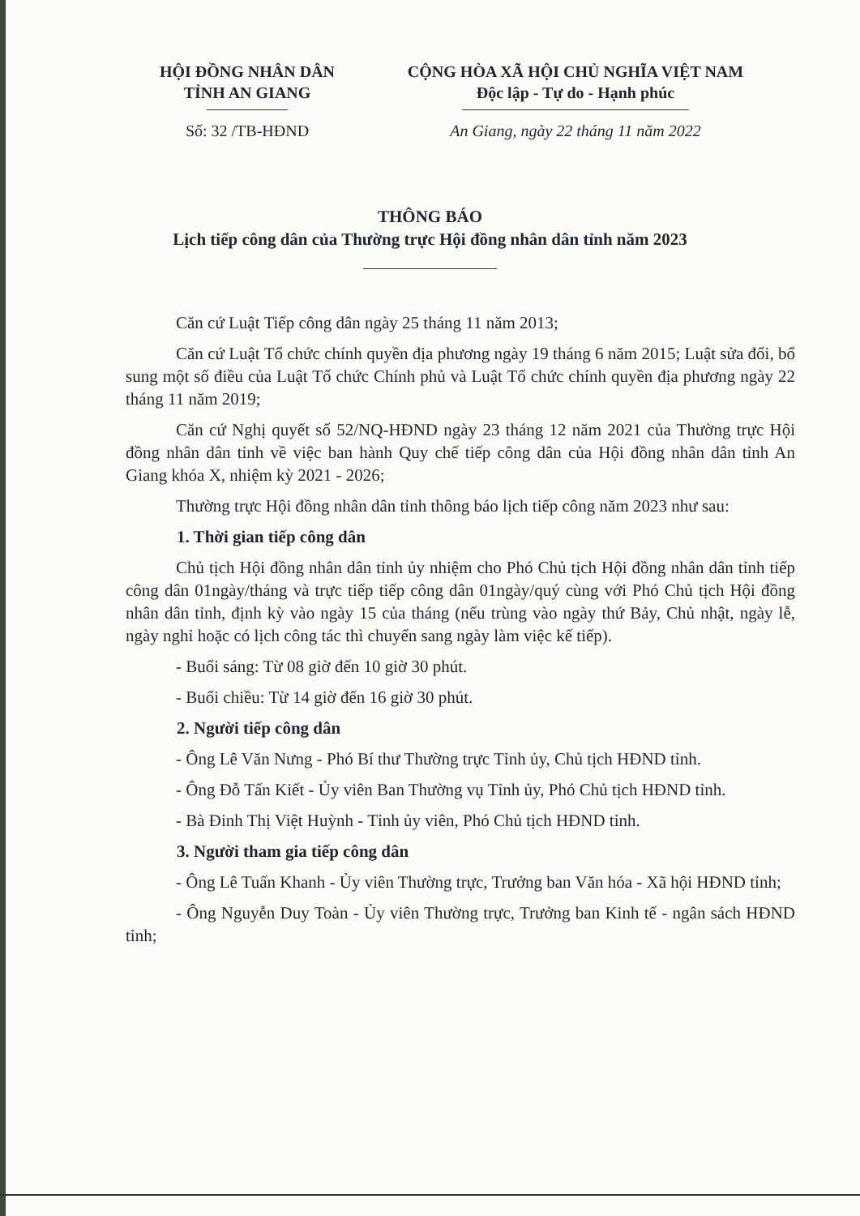HỘI ĐỒNG NHÂN DÂN
TỈNH AN GIANG
CỘNG HÒA XÃ HỘI CHỦ NGHĨA VIỆT NAM
Độc lập - Tự do - Hạnh phúc
Số: 32 /TB-HĐND An Giang, ngày 22 tháng 11 năm 2022
THÔNG BÁO
Lịch tiếp công dân của Thường trực Hội đồng nhân dân tỉnh năm 2023
Căn cứ Luật Tiếp công dân ngày 25 tháng 11 năm 2013;
Căn cứ Luật Tổ chức chính quyền địa phương ngày 19 tháng 6 năm 2015; Luật sửa đổi, bổ sung một số điều của Luật Tổ chức Chính phủ và Luật Tổ chức chính quyền địa phương ngày 22 tháng 11 năm 2019;
Căn cứ Nghị quyết số 52/NQ-HĐND ngày 23 tháng 12 năm 2021 của Thường trực Hội đồng nhân dân tỉnh về việc ban hành Quy chế tiếp công dân của Hội đồng nhân dân tỉnh An Giang khóa X, nhiệm kỳ 2021 - 2026;
Thường trực Hội đồng nhân dân tỉnh thông báo lịch tiếp công năm 2023 như sau:
1. Thời gian tiếp công dân
Chủ tịch Hội đồng nhân dân tỉnh ủy nhiệm cho Phó Chủ tịch Hội đồng nhân dân tỉnh tiếp công dân 01ngày/tháng và trực tiếp tiếp công dân 01ngày/quý cùng với Phó Chủ tịch Hội đồng nhân dân tỉnh, định kỳ vào ngày 15 của tháng (nếu trùng vào ngày thứ Bảy, Chủ nhật, ngày lễ, ngày nghỉ hoặc có lịch công tác thì chuyển sang ngày làm việc kế tiếp).
- Buổi sáng: Từ 08 giờ đến 10 giờ 30 phút.
- Buổi chiều: Từ 14 giờ đến 16 giờ 30 phút.
2. Người tiếp công dân
- Ông Lê Văn Nưng - Phó Bí thư Thường trực Tỉnh ủy, Chủ tịch HĐND tỉnh.
- Ông Đỗ Tấn Kiết - Ủy viên Ban Thường vụ Tỉnh ủy, Phó Chủ tịch HĐND tỉnh.
- Bà Đinh Thị Việt Huỳnh - Tỉnh ủy viên, Phó Chủ tịch HĐND tỉnh.
3. Người tham gia tiếp công dân
- Ông Lê Tuấn Khanh - Ủy viên Thường trực, Trưởng ban Văn hóa - Xã hội HĐND tỉnh;
- Ông Nguyễn Duy Toàn - Ủy viên Thường trực, Trưởng ban Kinh tế - ngân sách HĐND tỉnh;